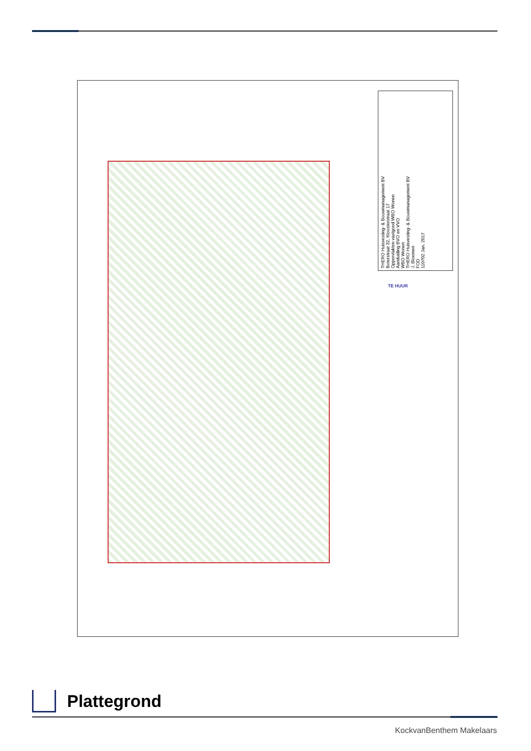THERO Huisvesting- & Bouwmanagement BV
Boterstraat 32, Kloosterstraat 17
Oppervlakten vastgoed WBO Wonen
Aanduiding BVO en VVO
WBO Wonen
THERO Huisvesting- & Bouwmanagement BV
J. Bloemen
FOD
110702 Jan. 2017
TE HUUR
Plattegrond
KockvanBenthem Makelaars